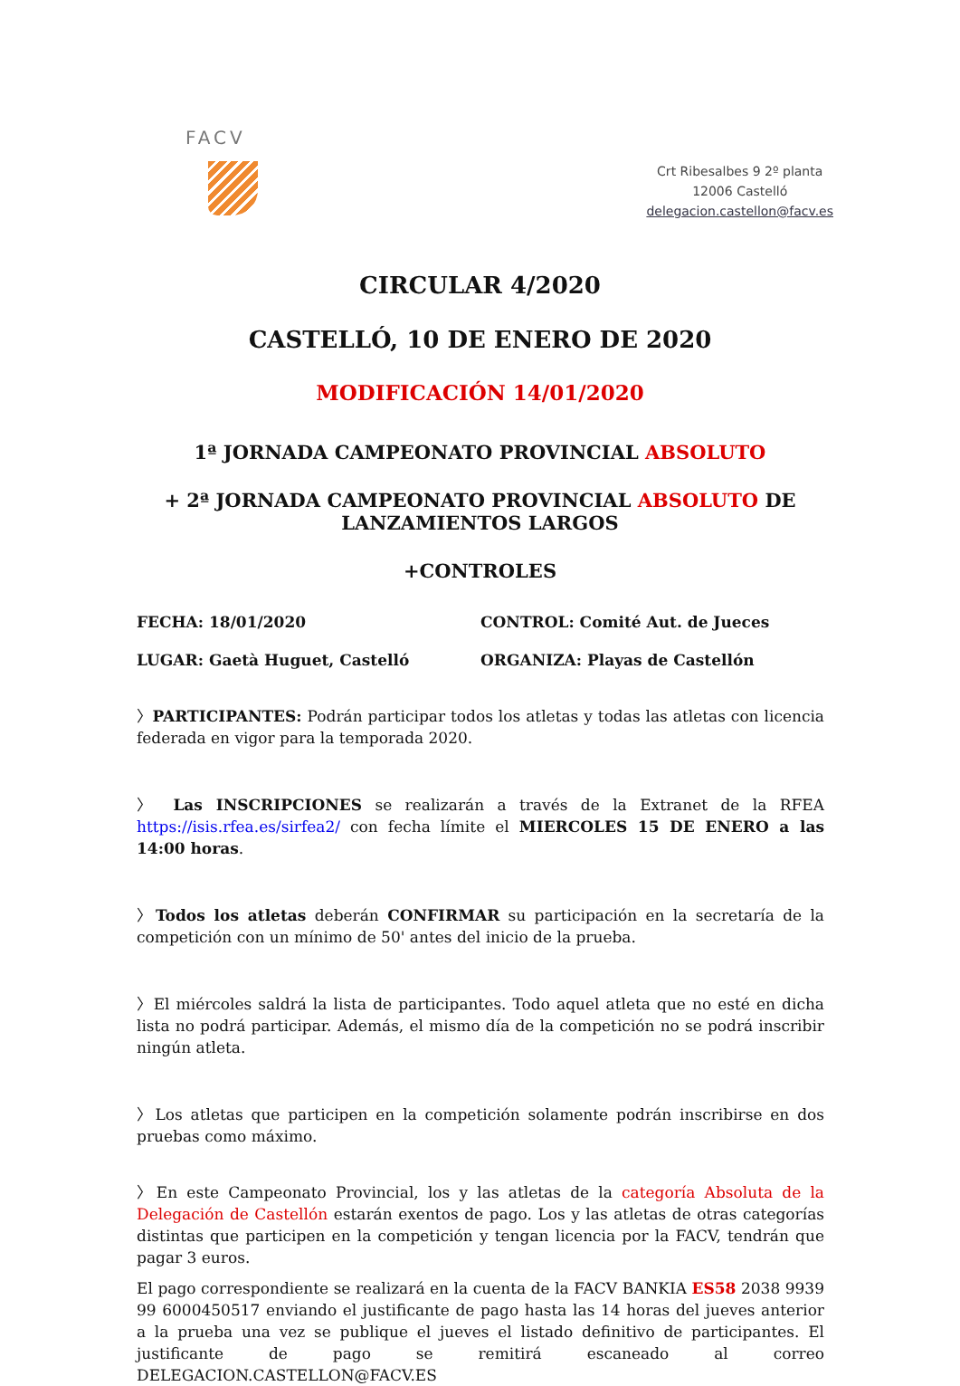FACV
Crt Ribesalbes 9 2º planta
12006 Castelló
delegacion.castellon@facv.es
CIRCULAR 4/2020
CASTELLÓ, 10 DE ENERO DE 2020
MODIFICACIÓN 14/01/2020
1ª JORNADA CAMPEONATO PROVINCIAL ABSOLUTO
+ 2ª JORNADA CAMPEONATO PROVINCIAL ABSOLUTO DE
LANZAMIENTOS LARGOS
+CONTROLES
FECHA: 18/01/2020 CONTROL: Comité Aut. de Jueces
LUGAR: Gaetà Huguet, Castelló ORGANIZA: Playas de Castellón
〉PARTICIPANTES: Podrán participar todos los atletas y todas las atletas con licencia federada en vigor para la temporada 2020.
〉 Las INSCRIPCIONES se realizarán a través de la Extranet de la RFEA https://isis.rfea.es/sirfea2/ con fecha límite el MIERCOLES 15 DE ENERO a las 14:00 horas.
〉Todos los atletas deberán CONFIRMAR su participación en la secretaría de la competición con un mínimo de 50' antes del inicio de la prueba.
〉El miércoles saldrá la lista de participantes. Todo aquel atleta que no esté en dicha lista no podrá participar. Además, el mismo día de la competición no se podrá inscribir ningún atleta.
〉Los atletas que participen en la competición solamente podrán inscribirse en dos pruebas como máximo.
〉En este Campeonato Provincial, los y las atletas de la categoría Absoluta de la Delegación de Castellón estarán exentos de pago. Los y las atletas de otras categorías distintas que participen en la competición y tengan licencia por la FACV, tendrán que pagar 3 euros.
El pago correspondiente se realizará en la cuenta de la FACV BANKIA ES58 2038 9939 99 6000450517 enviando el justificante de pago hasta las 14 horas del jueves anterior a la prueba una vez se publique el jueves el listado definitivo de participantes. El justificante de pago se remitirá escaneado al correo DELEGACION.CASTELLON@FACV.ES